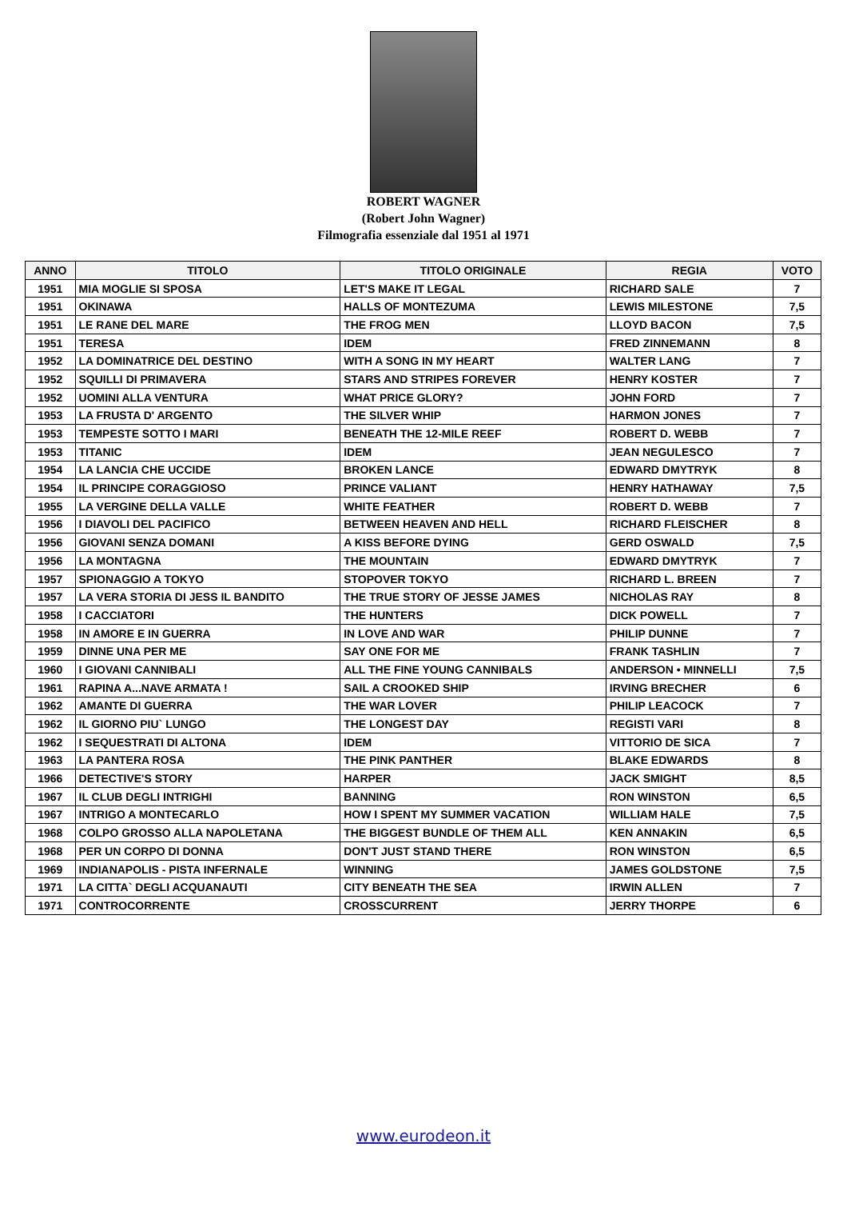ROBERT WAGNER
(Robert John Wagner)
Filmografia essenziale dal 1951 al 1971
| ANNO | TITOLO | TITOLO ORIGINALE | REGIA | VOTO |
| --- | --- | --- | --- | --- |
| 1951 | MIA MOGLIE SI SPOSA | LET'S MAKE IT LEGAL | RICHARD SALE | 7 |
| 1951 | OKINAWA | HALLS OF MONTEZUMA | LEWIS MILESTONE | 7,5 |
| 1951 | LE RANE DEL MARE | THE FROG MEN | LLOYD BACON | 7,5 |
| 1951 | TERESA | IDEM | FRED ZINNEMANN | 8 |
| 1952 | LA DOMINATRICE DEL DESTINO | WITH A SONG IN MY HEART | WALTER LANG | 7 |
| 1952 | SQUILLI DI PRIMAVERA | STARS AND STRIPES FOREVER | HENRY KOSTER | 7 |
| 1952 | UOMINI ALLA VENTURA | WHAT PRICE GLORY? | JOHN FORD | 7 |
| 1953 | LA FRUSTA D' ARGENTO | THE SILVER WHIP | HARMON JONES | 7 |
| 1953 | TEMPESTE SOTTO I MARI | BENEATH THE 12-MILE REEF | ROBERT D. WEBB | 7 |
| 1953 | TITANIC | IDEM | JEAN NEGULESCO | 7 |
| 1954 | LA LANCIA CHE UCCIDE | BROKEN LANCE | EDWARD DMYTRYK | 8 |
| 1954 | IL PRINCIPE CORAGGIOSO | PRINCE VALIANT | HENRY HATHAWAY | 7,5 |
| 1955 | LA VERGINE DELLA VALLE | WHITE FEATHER | ROBERT D. WEBB | 7 |
| 1956 | I DIAVOLI DEL PACIFICO | BETWEEN HEAVEN AND HELL | RICHARD FLEISCHER | 8 |
| 1956 | GIOVANI SENZA DOMANI | A KISS BEFORE DYING | GERD OSWALD | 7,5 |
| 1956 | LA MONTAGNA | THE MOUNTAIN | EDWARD DMYTRYK | 7 |
| 1957 | SPIONAGGIO A TOKYO | STOPOVER TOKYO | RICHARD L. BREEN | 7 |
| 1957 | LA VERA STORIA DI JESS IL BANDITO | THE TRUE STORY OF JESSE JAMES | NICHOLAS RAY | 8 |
| 1958 | I CACCIATORI | THE HUNTERS | DICK POWELL | 7 |
| 1958 | IN AMORE E IN GUERRA | IN LOVE AND WAR | PHILIP DUNNE | 7 |
| 1959 | DINNE UNA PER ME | SAY ONE FOR ME | FRANK TASHLIN | 7 |
| 1960 | I GIOVANI CANNIBALI | ALL THE FINE YOUNG CANNIBALS | ANDERSON • MINNELLI | 7,5 |
| 1961 | RAPINA A...NAVE ARMATA ! | SAIL A CROOKED SHIP | IRVING BRECHER | 6 |
| 1962 | AMANTE DI GUERRA | THE WAR LOVER | PHILIP LEACOCK | 7 |
| 1962 | IL GIORNO PIU` LUNGO | THE LONGEST DAY | REGISTI VARI | 8 |
| 1962 | I SEQUESTRATI DI ALTONA | IDEM | VITTORIO DE SICA | 7 |
| 1963 | LA PANTERA ROSA | THE PINK PANTHER | BLAKE EDWARDS | 8 |
| 1966 | DETECTIVE'S STORY | HARPER | JACK SMIGHT | 8,5 |
| 1967 | IL CLUB DEGLI INTRIGHI | BANNING | RON WINSTON | 6,5 |
| 1967 | INTRIGO A MONTECARLO | HOW I SPENT MY SUMMER VACATION | WILLIAM HALE | 7,5 |
| 1968 | COLPO GROSSO ALLA NAPOLETANA | THE BIGGEST BUNDLE OF THEM ALL | KEN ANNAKIN | 6,5 |
| 1968 | PER UN CORPO DI DONNA | DON'T JUST STAND THERE | RON WINSTON | 6,5 |
| 1969 | INDIANAPOLIS - PISTA INFERNALE | WINNING | JAMES GOLDSTONE | 7,5 |
| 1971 | LA CITTA` DEGLI ACQUANAUTI | CITY BENEATH THE SEA | IRWIN ALLEN | 7 |
| 1971 | CONTROCORRENTE | CROSSCURRENT | JERRY THORPE | 6 |
www.eurodeon.it